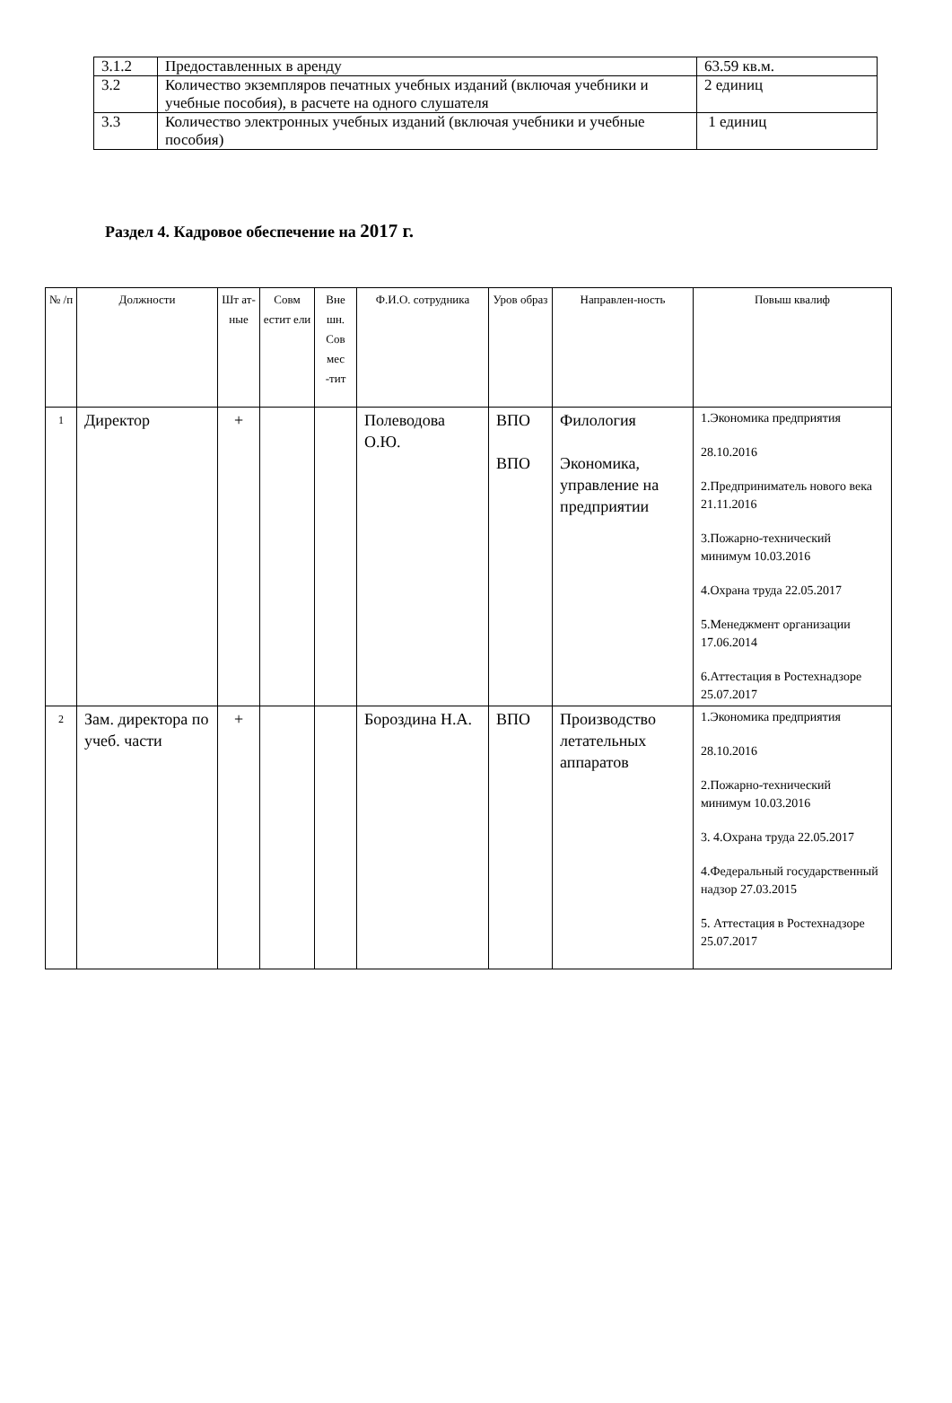| 3.1.2 | Предоставленных в аренду | 63.59 кв.м. |
| 3.2 | Количество экземпляров печатных учебных изданий (включая учебники и учебные пособия), в расчете на одного слушателя | 2 единиц |
| 3.3 | Количество электронных учебных изданий (включая учебники и учебные пособия) | 1 единиц |
Раздел 4. Кадровое обеспечение на 2017 г.
| № /п | Должности | Шт ат-ные | Совм естит ели | Вне шн. Сов мес -тит | Ф.И.О. сотрудника | Уров образ | Направлен-ность | Повыш квалиф |
| --- | --- | --- | --- | --- | --- | --- | --- | --- |
| 1 | Директор | + | | | Полеводова О.Ю. | ВПО ВПО | Филология Экономика, управление на предприятии | 1.Экономика предприятия 28.10.2016 2.Предприниматель нового века 21.11.2016 3.Пожарно-технический минимум 10.03.2016 4.Охрана труда 22.05.2017 5.Менеджмент организации 17.06.2014 6.Аттестация в Ростехнадзоре 25.07.2017 |
| 2 | Зам. директора по учеб. части | + | | | Бороздина Н.А. | ВПО | Производство летательных аппаратов | 1.Экономика предприятия 28.10.2016 2.Пожарно-технический минимум 10.03.2016 3. 4.Охрана труда 22.05.2017 4.Федеральный государственный надзор 27.03.2015 5. Аттестация в Ростехнадзоре 25.07.2017 |